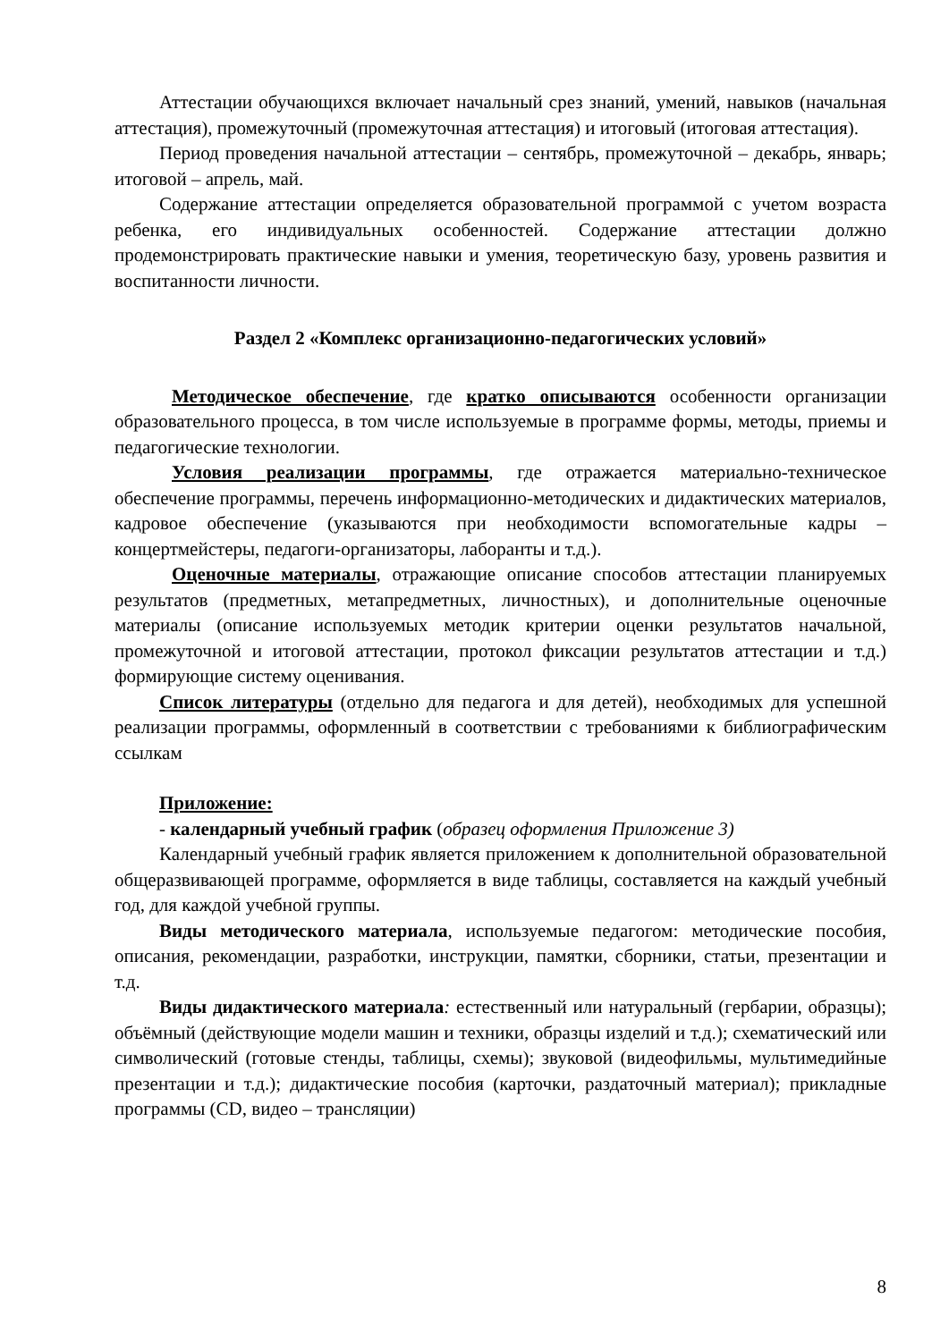Аттестации обучающихся включает начальный срез знаний, умений, навыков (начальная аттестация), промежуточный (промежуточная аттестация) и итоговый (итоговая аттестация).
Период проведения начальной аттестации – сентябрь, промежуточной – декабрь, январь; итоговой – апрель, май.
Содержание аттестации определяется образовательной программой с учетом возраста ребенка, его индивидуальных особенностей. Содержание аттестации должно продемонстрировать практические навыки и умения, теоретическую базу, уровень развития и воспитанности личности.
Раздел 2 «Комплекс организационно-педагогических условий»
Методическое обеспечение, где кратко описываются особенности организации образовательного процесса, в том числе используемые в программе формы, методы, приемы и педагогические технологии.
Условия реализации программы, где отражается материально-техническое обеспечение программы, перечень информационно-методических и дидактических материалов, кадровое обеспечение (указываются при необходимости вспомогательные кадры – концертмейстеры, педагоги-организаторы, лаборанты и т.д.).
Оценочные материалы, отражающие описание способов аттестации планируемых результатов (предметных, метапредметных, личностных), и дополнительные оценочные материалы (описание используемых методик критерии оценки результатов начальной, промежуточной и итоговой аттестации, протокол фиксации результатов аттестации и т.д.) формирующие систему оценивания.
Список литературы (отдельно для педагога и для детей), необходимых для успешной реализации программы, оформленный в соответствии с требованиями к библиографическим ссылкам
Приложение:
- календарный учебный график (образец оформления Приложение 3)
Календарный учебный график является приложением к дополнительной образовательной общеразвивающей программе, оформляется в виде таблицы, составляется на каждый учебный год, для каждой учебной группы.
Виды методического материала, используемые педагогом: методические пособия, описания, рекомендации, разработки, инструкции, памятки, сборники, статьи, презентации и т.д.
Виды дидактического материала: естественный или натуральный (гербарии, образцы); объёмный (действующие модели машин и техники, образцы изделий и т.д.); схематический или символический (готовые стенды, таблицы, схемы); звуковой (видеофильмы, мультимедийные презентации и т.д.); дидактические пособия (карточки, раздаточный материал); прикладные программы (CD, видео – трансляции)
8